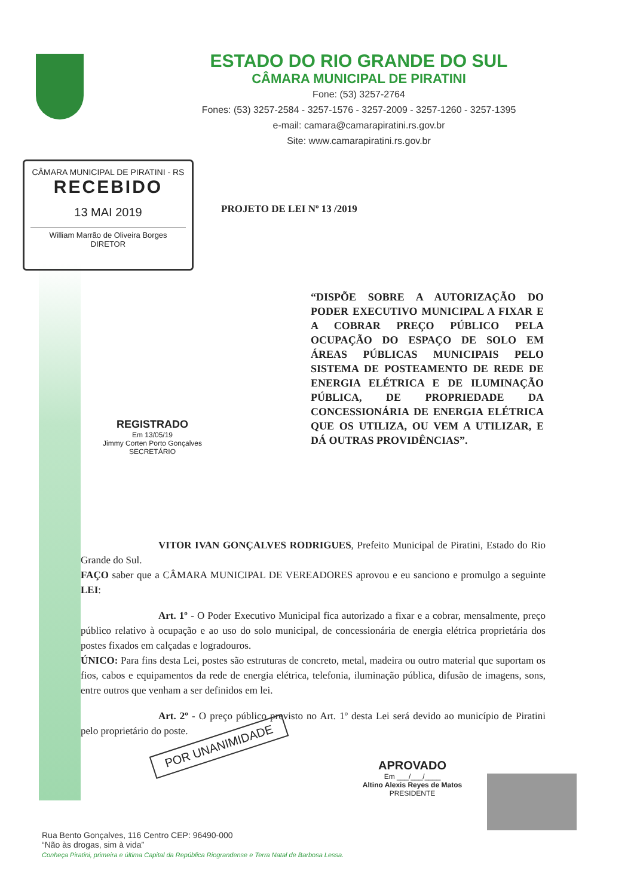ESTADO DO RIO GRANDE DO SUL
CÂMARA MUNICIPAL DE PIRATINI
Fone: (53) 3257-2764
Fones: (53) 3257-2584 - 3257-1576 - 3257-2009 - 3257-1260 - 3257-1395
e-mail: camara@camarapiratini.rs.gov.br
Site: www.camarapiratini.rs.gov.br
CÂMARA MUNICIPAL DE PIRATINI - RS
RECEBIDO
13 MAI 2019
William Marrão de Oliveira Borges
DIRETOR
PROJETO DE LEI Nº 13 /2019
“DISPÕE SOBRE A AUTORIZAÇÃO DO PODER EXECUTIVO MUNICIPAL A FIXAR E A COBRAR PREÇO PÚBLICO PELA OCUPAÇÃO DO ESPAÇO DE SOLO EM ÁREAS PÚBLICAS MUNICIPAIS PELO SISTEMA DE POSTEAMENTO DE REDE DE ENERGIA ELÉTRICA E DE ILUMINAÇÃO PÚBLICA, DE PROPRIEDADE DA CONCESSIONÁRIA DE ENERGIA ELÉTRICA QUE OS UTILIZA, OU VEM A UTILIZAR, E DÁ OUTRAS PROVIDÊNCIAS”.
REGISTRADO
Em 13/05/19
Jimmy Corten Porto Gonçalves
SECRETÁRIO
VITOR IVAN GONÇALVES RODRIGUES, Prefeito Municipal de Piratini, Estado do Rio Grande do Sul.
FAÇO saber que a CÂMARA MUNICIPAL DE VEREADORES aprovou e eu sanciono e promulgo a seguinte LEI:
Art. 1º - O Poder Executivo Municipal fica autorizado a fixar e a cobrar, mensalmente, preço público relativo à ocupação e ao uso do solo municipal, de concessionária de energia elétrica proprietária dos postes fixados em calçadas e logradouros.
ÚNICO: Para fins desta Lei, postes são estruturas de concreto, metal, madeira ou outro material que suportam os fios, cabos e equipamentos da rede de energia elétrica, telefonia, iluminação pública, difusão de imagens, sons, entre outros que venham a ser definidos em lei.
Art. 2º - O preço público previsto no Art. 1º desta Lei será devido ao município de Piratini pelo proprietário do poste.
POR UNANIMIDADE
APROVADO
Em ___/___/____
Altino Alexis Reyes de Matos
PRESIDENTE
Rua Bento Gonçalves, 116 Centro CEP: 96490-000
“Não às drogas, sim à vida”
Conheça Piratini, primeira e última Capital da República Riograndense e Terra Natal de Barbosa Lessa.